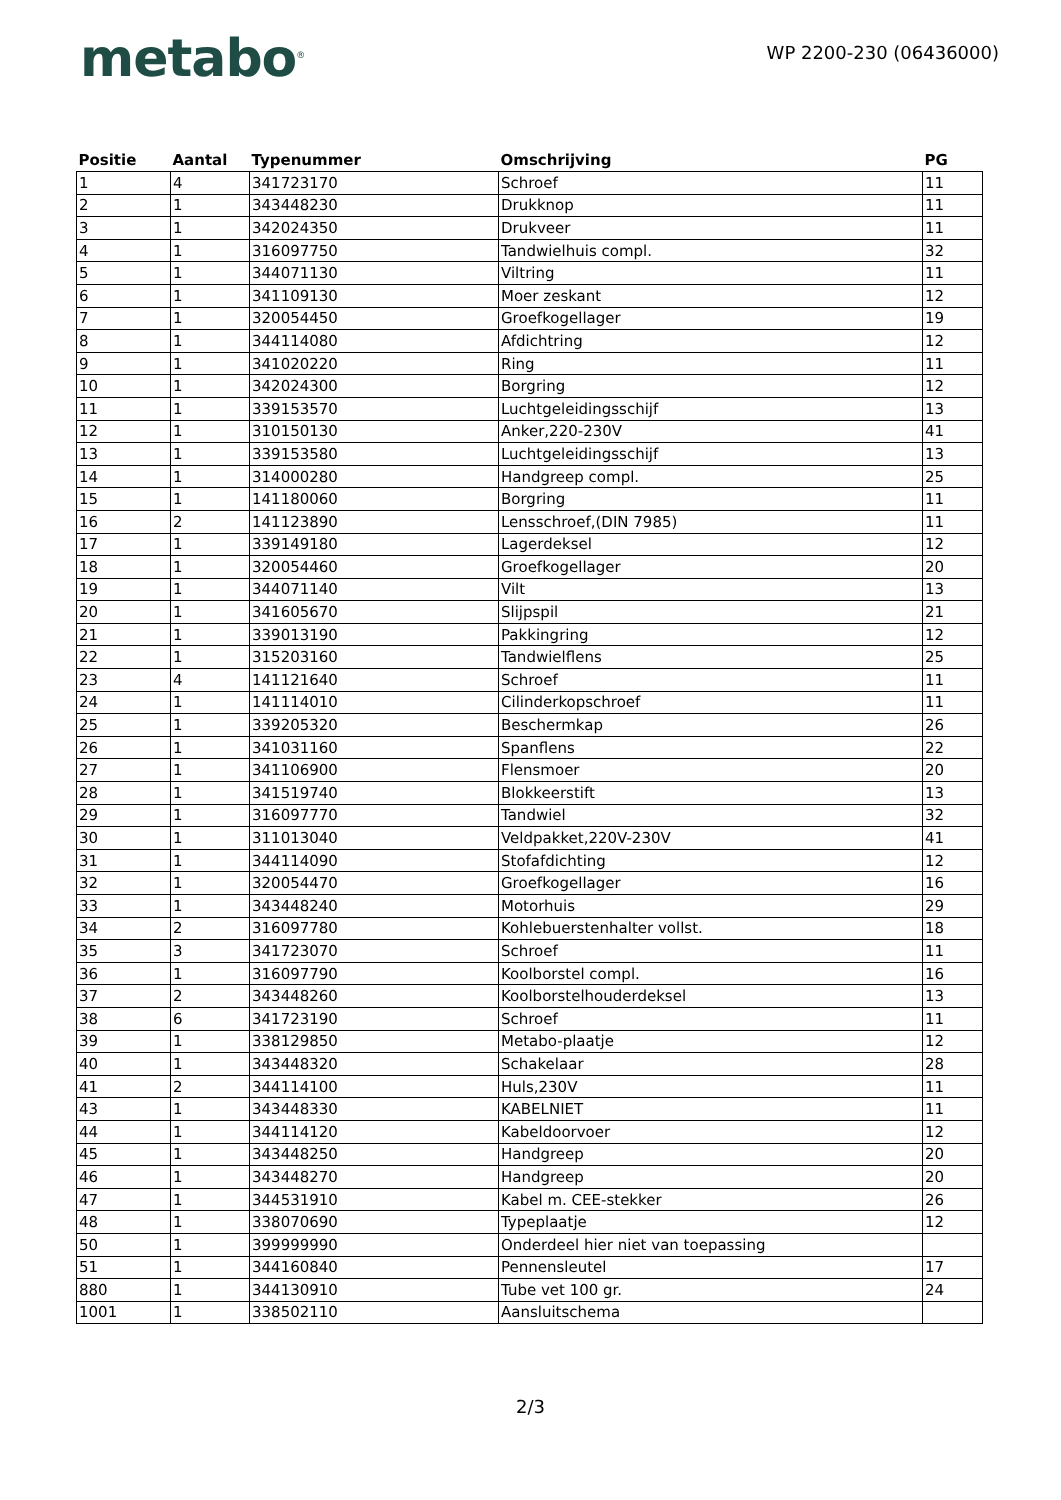metabo<sup>®</sup>
WP 2200-230 (06436000)
| Positie | Aantal | Typenummer | Omschrijving | PG |
| --- | --- | --- | --- | --- |
| 1 | 4 | 341723170 | Schroef | 11 |
| 2 | 1 | 343448230 | Drukknop | 11 |
| 3 | 1 | 342024350 | Drukveer | 11 |
| 4 | 1 | 316097750 | Tandwielhuis compl. | 32 |
| 5 | 1 | 344071130 | Viltring | 11 |
| 6 | 1 | 341109130 | Moer zeskant | 12 |
| 7 | 1 | 320054450 | Groefkogellager | 19 |
| 8 | 1 | 344114080 | Afdichtring | 12 |
| 9 | 1 | 341020220 | Ring | 11 |
| 10 | 1 | 342024300 | Borgring | 12 |
| 11 | 1 | 339153570 | Luchtgeleidingsschijf | 13 |
| 12 | 1 | 310150130 | Anker,220-230V | 41 |
| 13 | 1 | 339153580 | Luchtgeleidingsschijf | 13 |
| 14 | 1 | 314000280 | Handgreep compl. | 25 |
| 15 | 1 | 141180060 | Borgring | 11 |
| 16 | 2 | 141123890 | Lensschroef,(DIN 7985) | 11 |
| 17 | 1 | 339149180 | Lagerdeksel | 12 |
| 18 | 1 | 320054460 | Groefkogellager | 20 |
| 19 | 1 | 344071140 | Vilt | 13 |
| 20 | 1 | 341605670 | Slijpspil | 21 |
| 21 | 1 | 339013190 | Pakkingring | 12 |
| 22 | 1 | 315203160 | Tandwielflens | 25 |
| 23 | 4 | 141121640 | Schroef | 11 |
| 24 | 1 | 141114010 | Cilinderkopschroef | 11 |
| 25 | 1 | 339205320 | Beschermkap | 26 |
| 26 | 1 | 341031160 | Spanflens | 22 |
| 27 | 1 | 341106900 | Flensmoer | 20 |
| 28 | 1 | 341519740 | Blokkeerstift | 13 |
| 29 | 1 | 316097770 | Tandwiel | 32 |
| 30 | 1 | 311013040 | Veldpakket,220V-230V | 41 |
| 31 | 1 | 344114090 | Stofafdichting | 12 |
| 32 | 1 | 320054470 | Groefkogellager | 16 |
| 33 | 1 | 343448240 | Motorhuis | 29 |
| 34 | 2 | 316097780 | Kohlebuerstenhalter vollst. | 18 |
| 35 | 3 | 341723070 | Schroef | 11 |
| 36 | 1 | 316097790 | Koolborstel compl. | 16 |
| 37 | 2 | 343448260 | Koolborstelhouderdeksel | 13 |
| 38 | 6 | 341723190 | Schroef | 11 |
| 39 | 1 | 338129850 | Metabo-plaatje | 12 |
| 40 | 1 | 343448320 | Schakelaar | 28 |
| 41 | 2 | 344114100 | Huls,230V | 11 |
| 43 | 1 | 343448330 | KABELNIET | 11 |
| 44 | 1 | 344114120 | Kabeldoorvoer | 12 |
| 45 | 1 | 343448250 | Handgreep | 20 |
| 46 | 1 | 343448270 | Handgreep | 20 |
| 47 | 1 | 344531910 | Kabel m. CEE-stekker | 26 |
| 48 | 1 | 338070690 | Typeplaatje | 12 |
| 50 | 1 | 399999990 | Onderdeel hier niet van toepassing | |
| 51 | 1 | 344160840 | Pennensleutel | 17 |
| 880 | 1 | 344130910 | Tube vet 100 gr. | 24 |
| 1001 | 1 | 338502110 | Aansluitschema | |
2/3